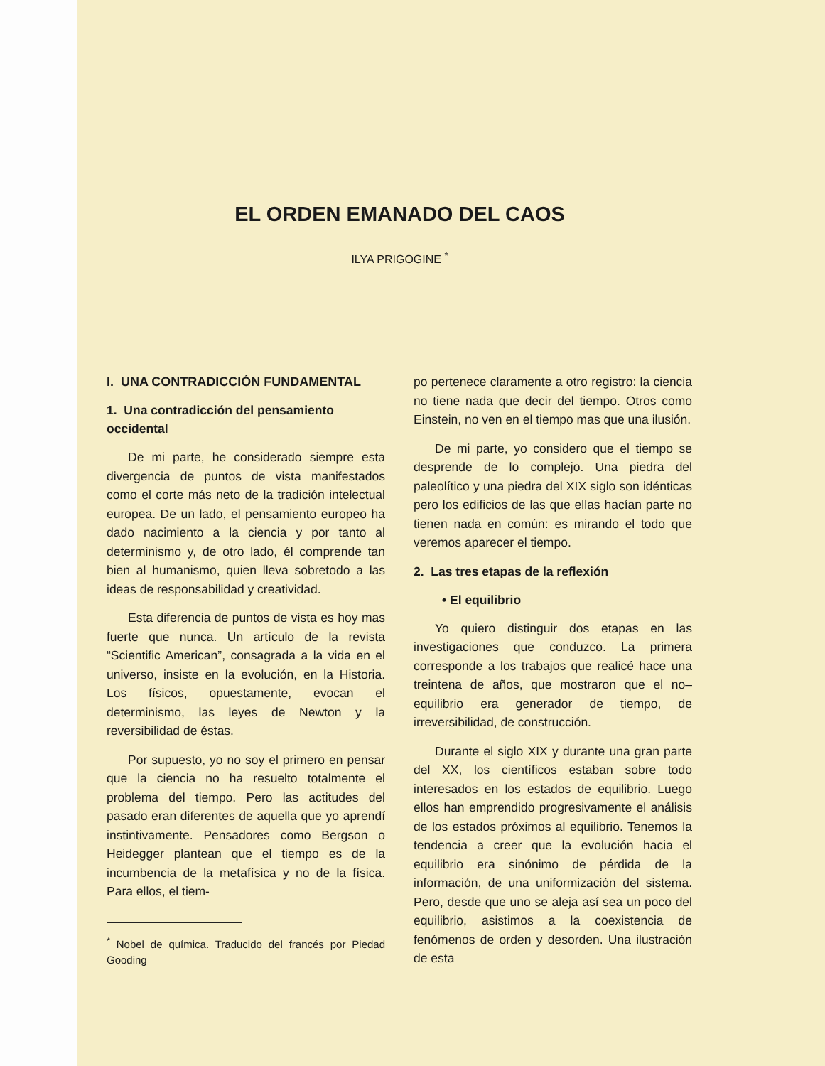EL ORDEN EMANADO DEL CAOS
ILYA PRIGOGINE <sup>*</sup>
I. UNA CONTRADICCIÓN FUNDAMENTAL
1. Una contradicción del pensamiento occidental
De mi parte, he considerado siempre esta divergencia de puntos de vista manifestados como el corte más neto de la tradición intelectual europea. De un lado, el pensamiento europeo ha dado nacimiento a la ciencia y por tanto al determinismo y, de otro lado, él comprende tan bien al humanismo, quien lleva sobretodo a las ideas de responsabilidad y creatividad.
Esta diferencia de puntos de vista es hoy mas fuerte que nunca. Un artículo de la revista “Scientific American”, consagrada a la vida en el universo, insiste en la evolución, en la Historia. Los físicos, opuestamente, evocan el determinismo, las leyes de Newton y la reversibilidad de éstas.
Por supuesto, yo no soy el primero en pensar que la ciencia no ha resuelto totalmente el problema del tiempo. Pero las actitudes del pasado eran diferentes de aquella que yo aprendí instintivamente. Pensadores como Bergson o Heidegger plantean que el tiempo es de la incumbencia de la metafísica y no de la física. Para ellos, el tiem-
<sup>*</sup> Nobel de química. Traducido del francés por Piedad Gooding
po pertenece claramente a otro registro: la ciencia no tiene nada que decir del tiempo. Otros como Einstein, no ven en el tiempo mas que una ilusión.
De mi parte, yo considero que el tiempo se desprende de lo complejo. Una piedra del paleolítico y una piedra del XIX siglo son idénticas pero los edificios de las que ellas hacían parte no tienen nada en común: es mirando el todo que veremos aparecer el tiempo.
2. Las tres etapas de la reflexión
• El equilibrio
Yo quiero distinguir dos etapas en las investigaciones que conduzco. La primera corresponde a los trabajos que realicé hace una treintena de años, que mostraron que el no–equilibrio era generador de tiempo, de irreversibilidad, de construcción.
Durante el siglo XIX y durante una gran parte del XX, los científicos estaban sobre todo interesados en los estados de equilibrio. Luego ellos han emprendido progresivamente el análisis de los estados próximos al equilibrio. Tenemos la tendencia a creer que la evolución hacia el equilibrio era sinónimo de pérdida de la información, de una uniformización del sistema. Pero, desde que uno se aleja así sea un poco del equilibrio, asistimos a la coexistencia de fenómenos de orden y desorden. Una ilustración de esta